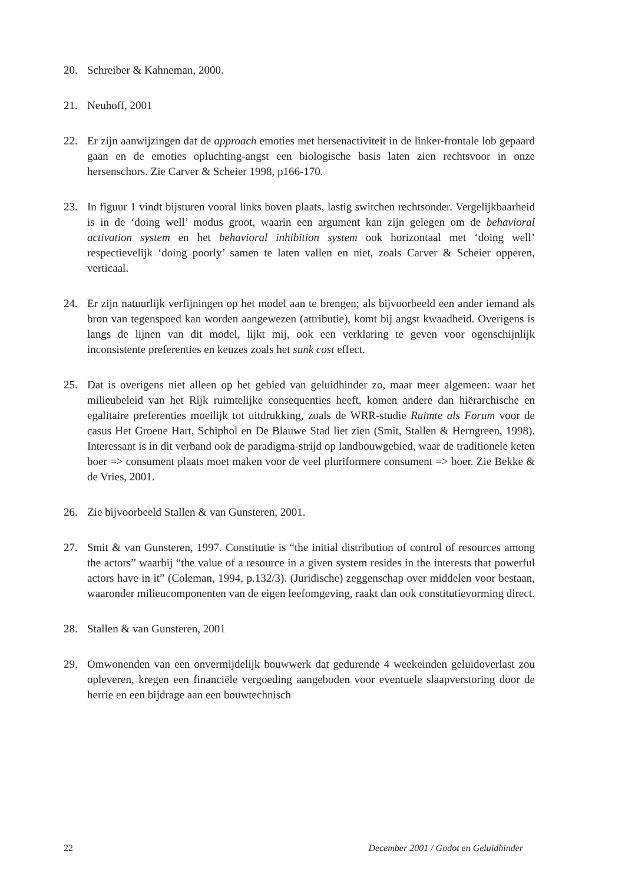20. Schreiber & Kahneman, 2000.
21. Neuhoff, 2001
22. Er zijn aanwijzingen dat de approach emoties met hersenactiviteit in de linker-frontale lob gepaard gaan en de emoties opluchting-angst een biologische basis laten zien rechtsvoor in onze hersenschors. Zie Carver & Scheier 1998, p166-170.
23. In figuur 1 vindt bijsturen vooral links boven plaats, lastig switchen rechtsonder. Vergelijkbaarheid is in de ‘doing well’ modus groot, waarin een argument kan zijn gelegen om de behavioral activation system en het behavioral inhibition system ook horizontaal met ‘doing well’ respectievelijk ‘doing poorly’ samen te laten vallen en niet, zoals Carver & Scheier opperen, verticaal.
24. Er zijn natuurlijk verfijningen op het model aan te brengen; als bijvoorbeeld een ander iemand als bron van tegenspoed kan worden aangewezen (attributie), komt bij angst kwaadheid. Overigens is langs de lijnen van dit model, lijkt mij, ook een verklaring te geven voor ogenschijnlijk inconsistente preferenties en keuzes zoals het sunk cost effect.
25. Dat is overigens niet alleen op het gebied van geluidhinder zo, maar meer algemeen: waar het milieubeleid van het Rijk ruimtelijke consequenties heeft, komen andere dan hiërarchische en egalitaire preferenties moeilijk tot uitdrukking, zoals de WRR-studie Ruimte als Forum voor de casus Het Groene Hart, Schiphol en De Blauwe Stad liet zien (Smit, Stallen & Herngreen, 1998). Interessant is in dit verband ook de paradigma-strijd op landbouwgebied, waar de traditionele keten boer => consument plaats moet maken voor de veel pluriformere consument => boer. Zie Bekke & de Vries, 2001.
26. Zie bijvoorbeeld Stallen & van Gunsteren, 2001.
27. Smit & van Gunsteren, 1997. Constitutie is “the initial distribution of control of resources among the actors” waarbij “the value of a resource in a given system resides in the interests that powerful actors have in it” (Coleman, 1994, p.132/3). (Juridische) zeggenschap over middelen voor bestaan, waaronder milieucomponenten van de eigen leefomgeving, raakt dan ook constitutievorming direct.
28. Stallen & van Gunsteren, 2001
29. Omwonenden van een onvermijdelijk bouwwerk dat gedurende 4 weekeinden geluidoverlast zou opleveren, kregen een financiële vergoeding aangeboden voor eventuele slaapverstoring door de herrie en een bijdrage aan een bouwtechnisch
22 December 2001 / Godot en Geluidhinder